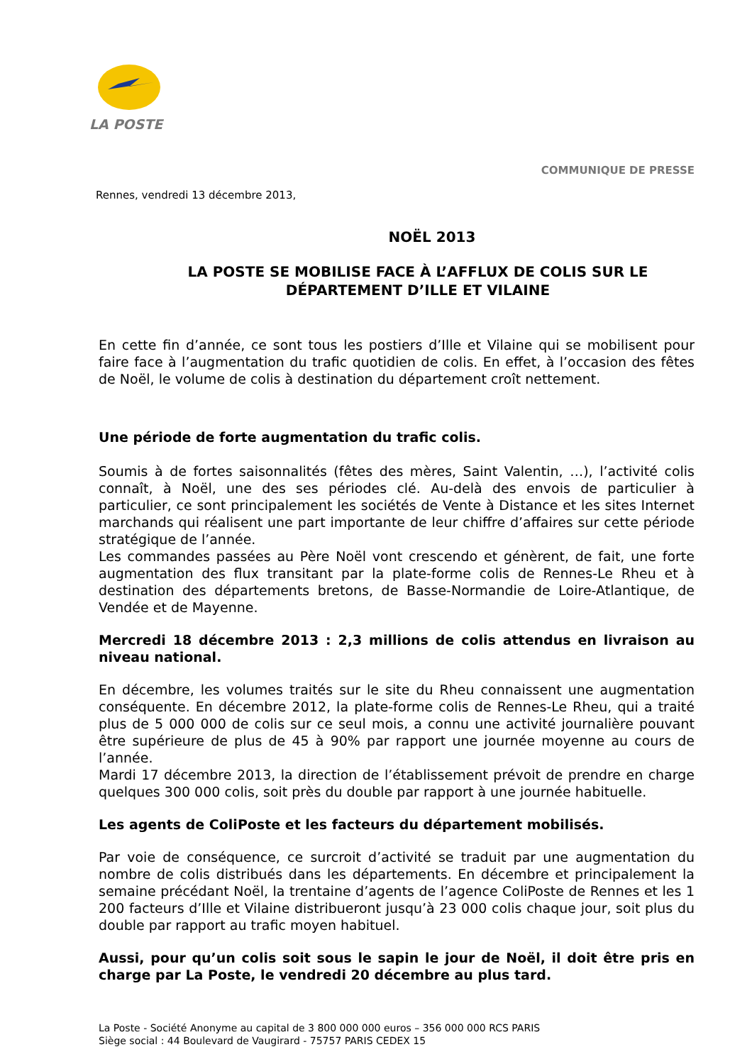LA POSTE
COMMUNIQUE DE PRESSE
Rennes, vendredi 13 décembre 2013,
NOËL 2013
LA POSTE SE MOBILISE FACE À L’AFFLUX DE COLIS SUR LE DÉPARTEMENT D’ILLE ET VILAINE
En cette fin d’année, ce sont tous les postiers d’Ille et Vilaine qui se mobilisent pour faire face à l’augmentation du trafic quotidien de colis. En effet, à l’occasion des fêtes de Noël, le volume de colis à destination du département croît nettement.
Une période de forte augmentation du trafic colis.
Soumis à de fortes saisonnalités (fêtes des mères, Saint Valentin, …), l’activité colis connaît, à Noël, une des ses périodes clé. Au-delà des envois de particulier à particulier, ce sont principalement les sociétés de Vente à Distance et les sites Internet marchands qui réalisent une part importante de leur chiffre d’affaires sur cette période stratégique de l’année.
Les commandes passées au Père Noël vont crescendo et génèrent, de fait, une forte augmentation des flux transitant par la plate-forme colis de Rennes-Le Rheu et à destination des départements bretons, de Basse-Normandie de Loire-Atlantique, de Vendée et de Mayenne.
Mercredi 18 décembre 2013 : 2,3 millions de colis attendus en livraison au niveau national.
En décembre, les volumes traités sur le site du Rheu connaissent une augmentation conséquente. En décembre 2012, la plate-forme colis de Rennes-Le Rheu, qui a traité plus de 5 000 000 de colis sur ce seul mois, a connu une activité journalière pouvant être supérieure de plus de 45 à 90% par rapport une journée moyenne au cours de l’année.
Mardi 17 décembre 2013, la direction de l’établissement prévoit de prendre en charge quelques 300 000 colis, soit près du double par rapport à une journée habituelle.
Les agents de ColiPoste et les facteurs du département mobilisés.
Par voie de conséquence, ce surcroit d’activité se traduit par une augmentation du nombre de colis distribués dans les départements. En décembre et principalement la semaine précédant Noël, la trentaine d’agents de l’agence ColiPoste de Rennes et les 1 200 facteurs d’Ille et Vilaine distribueront jusqu’à 23 000 colis chaque jour, soit plus du double par rapport au trafic moyen habituel.
Aussi, pour qu’un colis soit sous le sapin le jour de Noël, il doit être pris en charge par La Poste, le vendredi 20 décembre au plus tard.
La Poste - Société Anonyme au capital de 3 800 000 000 euros – 356 000 000 RCS PARIS
Siège social : 44 Boulevard de Vaugirard - 75757 PARIS CEDEX 15